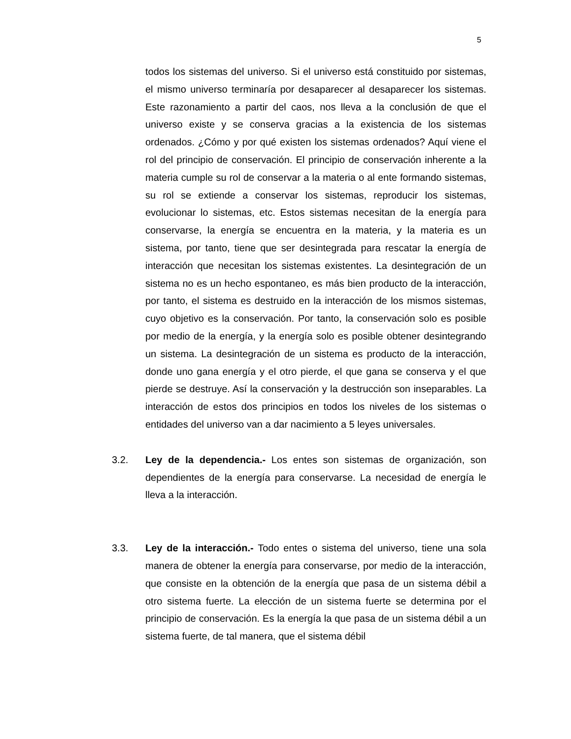5
todos los sistemas del universo. Si el universo está constituido por sistemas, el mismo universo terminaría por desaparecer al desaparecer los sistemas. Este razonamiento a partir del caos, nos lleva a la conclusión de que el universo existe y se conserva gracias a la existencia de los sistemas ordenados. ¿Cómo y por qué existen los sistemas ordenados? Aquí viene el rol del principio de conservación. El principio de conservación inherente a la materia cumple su rol de conservar a la materia o al ente formando sistemas, su rol se extiende a conservar los sistemas, reproducir los sistemas, evolucionar lo sistemas, etc. Estos sistemas necesitan de la energía para conservarse, la energía se encuentra en la materia, y la materia es un sistema, por tanto, tiene que ser desintegrada para rescatar la energía de interacción que necesitan los sistemas existentes. La desintegración de un sistema no es un hecho espontaneo, es más bien producto de la interacción, por tanto, el sistema es destruido en la interacción de los mismos sistemas, cuyo objetivo es la conservación. Por tanto, la conservación solo es posible por medio de la energía, y la energía solo es posible obtener desintegrando un sistema. La desintegración de un sistema es producto de la interacción, donde uno gana energía y el otro pierde, el que gana se conserva y el que pierde se destruye. Así la conservación y la destrucción son inseparables. La interacción de estos dos principios en todos los niveles de los sistemas o entidades del universo van a dar nacimiento a 5 leyes universales.
3.2. Ley de la dependencia.- Los entes son sistemas de organización, son dependientes de la energía para conservarse. La necesidad de energía le lleva a la interacción.
3.3. Ley de la interacción.- Todo entes o sistema del universo, tiene una sola manera de obtener la energía para conservarse, por medio de la interacción, que consiste en la obtención de la energía que pasa de un sistema débil a otro sistema fuerte. La elección de un sistema fuerte se determina por el principio de conservación. Es la energía la que pasa de un sistema débil a un sistema fuerte, de tal manera, que el sistema débil